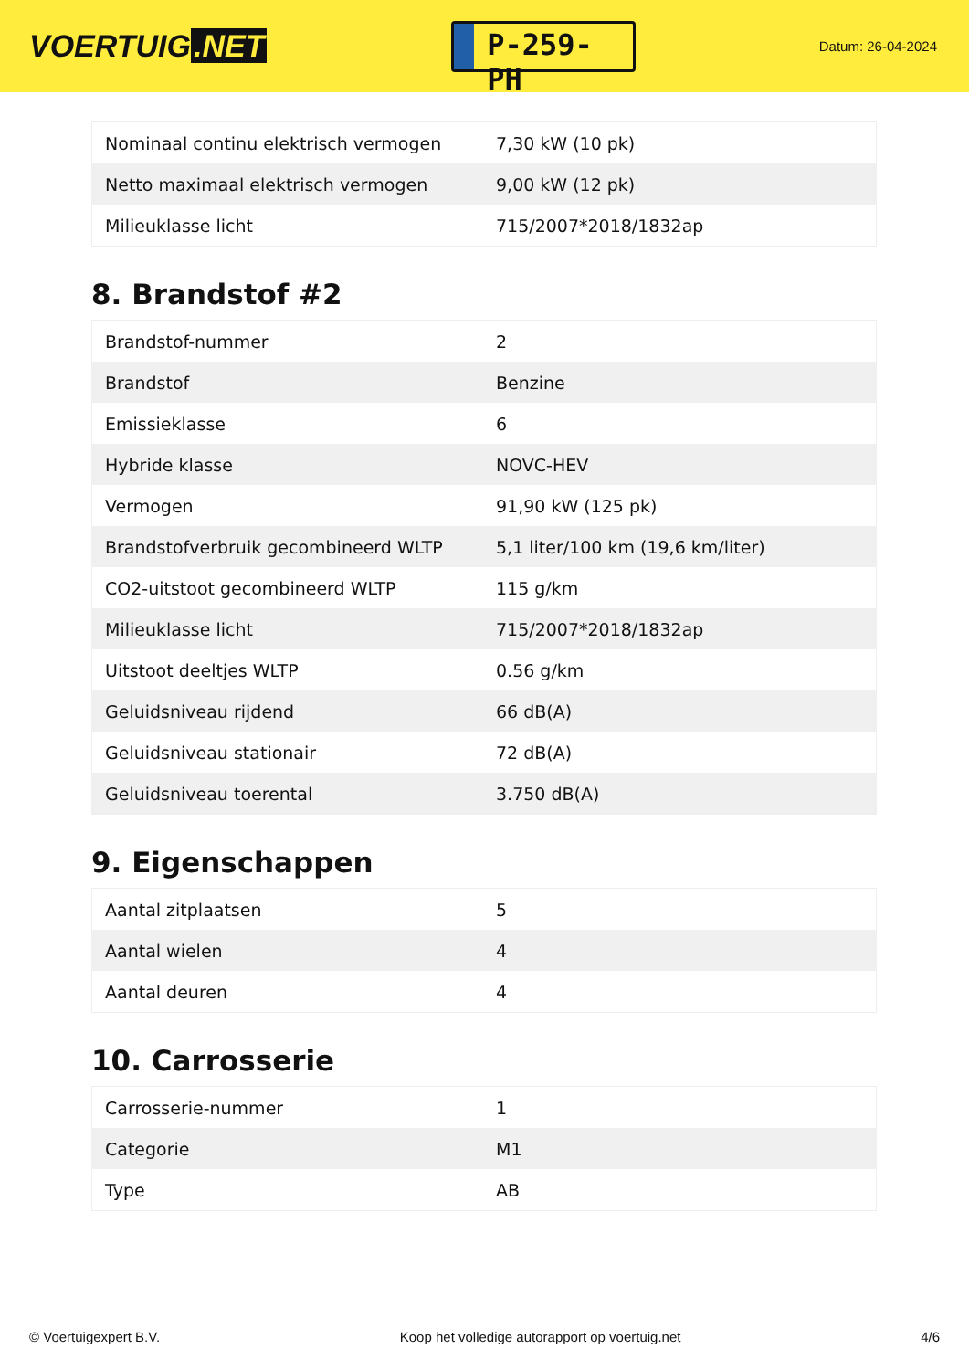VOERTUIG.NET
P-259-PH
Datum: 26-04-2024
| Nominaal continu elektrisch vermogen | 7,30 kW (10 pk) |
| Netto maximaal elektrisch vermogen | 9,00 kW (12 pk) |
| Milieuklasse licht | 715/2007*2018/1832ap |
8. Brandstof #2
| Brandstof-nummer | 2 |
| Brandstof | Benzine |
| Emissieklasse | 6 |
| Hybride klasse | NOVC-HEV |
| Vermogen | 91,90 kW (125 pk) |
| Brandstofverbruik gecombineerd WLTP | 5,1 liter/100 km (19,6 km/liter) |
| CO2-uitstoot gecombineerd WLTP | 115 g/km |
| Milieuklasse licht | 715/2007*2018/1832ap |
| Uitstoot deeltjes WLTP | 0.56 g/km |
| Geluidsniveau rijdend | 66 dB(A) |
| Geluidsniveau stationair | 72 dB(A) |
| Geluidsniveau toerental | 3.750 dB(A) |
9. Eigenschappen
| Aantal zitplaatsen | 5 |
| Aantal wielen | 4 |
| Aantal deuren | 4 |
10. Carrosserie
| Carrosserie-nummer | 1 |
| Categorie | M1 |
| Type | AB |
© Voertuigexpert B.V. Koop het volledige autorapport op voertuig.net 4/6